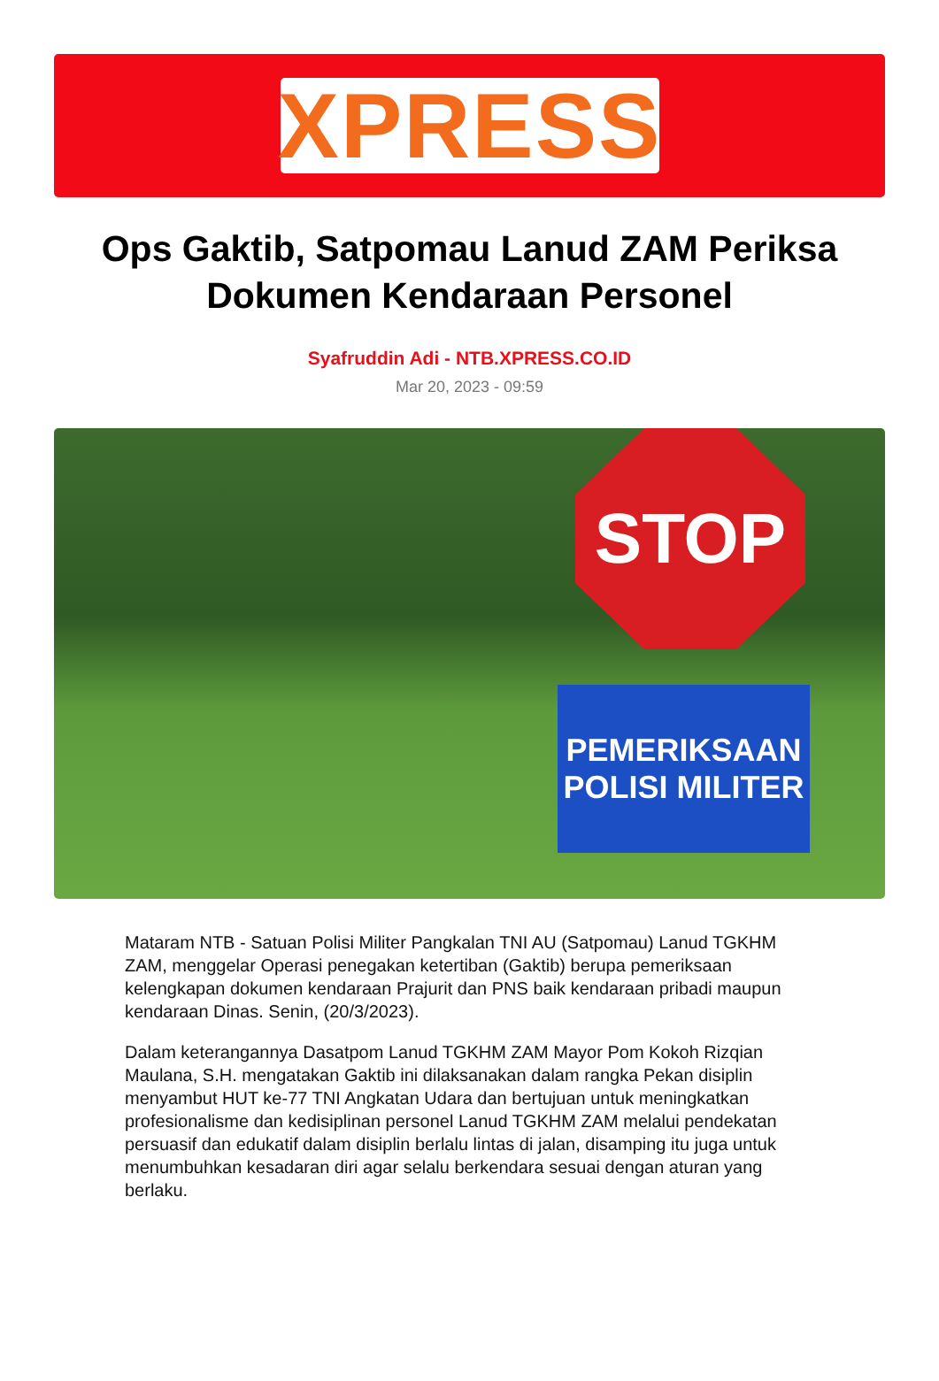XPRESS
Ops Gaktib, Satpomau Lanud ZAM Periksa Dokumen Kendaraan Personel
Syafruddin Adi - NTB.XPRESS.CO.ID
Mar 20, 2023 - 09:59
STOP
PEMERIKSAAN
POLISI MILITER
Mataram NTB - Satuan Polisi Militer Pangkalan TNI AU (Satpomau) Lanud TGKHM ZAM, menggelar Operasi penegakan ketertiban (Gaktib) berupa pemeriksaan kelengkapan dokumen kendaraan Prajurit dan PNS baik kendaraan pribadi maupun kendaraan Dinas. Senin, (20/3/2023).
Dalam keterangannya Dasatpom Lanud TGKHM ZAM Mayor Pom Kokoh Rizqian Maulana, S.H. mengatakan Gaktib ini dilaksanakan dalam rangka Pekan disiplin menyambut HUT ke-77 TNI Angkatan Udara dan bertujuan untuk meningkatkan profesionalisme dan kedisiplinan personel Lanud TGKHM ZAM melalui pendekatan persuasif dan edukatif dalam disiplin berlalu lintas di jalan, disamping itu juga untuk menumbuhkan kesadaran diri agar selalu berkendara sesuai dengan aturan yang berlaku.